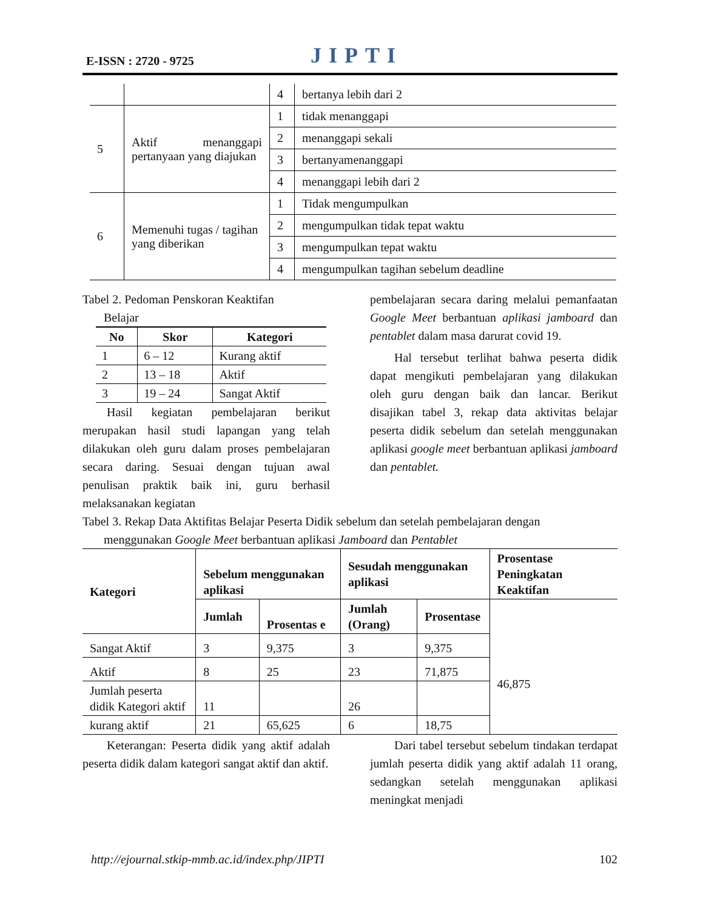E-ISSN : 2720 - 9725 JIPTI
| | | 4 | bertanya lebih dari 2 |
| 5 | Aktif menanggapi pertanyaan yang diajukan | 1 | tidak menanggapi |
| | | 2 | menanggapi sekali |
| | | 3 | bertanyamenanggapi |
| | | 4 | menanggapi lebih dari 2 |
| 6 | Memenuhi tugas / tagihan yang diberikan | 1 | Tidak mengumpulkan |
| | | 2 | mengumpulkan tidak tepat waktu |
| | | 3 | mengumpulkan tepat waktu |
| | | 4 | mengumpulkan tagihan sebelum deadline |
Tabel 2. Pedoman Penskoran Keaktifan
Belajar
| No | Skor | Kategori |
| --- | --- | --- |
| 1 | 6 – 12 | Kurang aktif |
| 2 | 13 – 18 | Aktif |
| 3 | 19 – 24 | Sangat Aktif |
Hasil kegiatan pembelajaran berikut merupakan hasil studi lapangan yang telah dilakukan oleh guru dalam proses pembelajaran secara daring. Sesuai dengan tujuan awal penulisan praktik baik ini, guru berhasil melaksanakan kegiatan
pembelajaran secara daring melalui pemanfaatan Google Meet berbantuan aplikasi jamboard dan pentablet dalam masa darurat covid 19.
Hal tersebut terlihat bahwa peserta didik dapat mengikuti pembelajaran yang dilakukan oleh guru dengan baik dan lancar. Berikut disajikan tabel 3, rekap data aktivitas belajar peserta didik sebelum dan setelah menggunakan aplikasi google meet berbantuan aplikasi jamboard dan pentablet.
Tabel 3. Rekap Data Aktifitas Belajar Peserta Didik sebelum dan setelah pembelajaran dengan
menggunakan Google Meet berbantuan aplikasi Jamboard dan Pentablet
| Kategori | Sebelum menggunakan aplikasi | | Sesudah menggunakan aplikasi | | Prosentase Peningkatan Keaktifan |
| --- | --- | --- | --- | --- | --- |
| | Jumlah | Prosentas e | Jumlah (Orang) | Prosentase | |
| Sangat Aktif | 3 | 9,375 | 3 | 9,375 | 46,875 |
| Aktif | 8 | 25 | 23 | 71,875 | |
| Jumlah peserta didik Kategori aktif | 11 | | 26 | | |
| kurang aktif | 21 | 65,625 | 6 | 18,75 | |
Keterangan: Peserta didik yang aktif adalah peserta didik dalam kategori sangat aktif dan aktif.
Dari tabel tersebut sebelum tindakan terdapat jumlah peserta didik yang aktif adalah 11 orang, sedangkan setelah menggunakan aplikasi meningkat menjadi
http://ejournal.stkip-mmb.ac.id/index.php/JIPTI 102